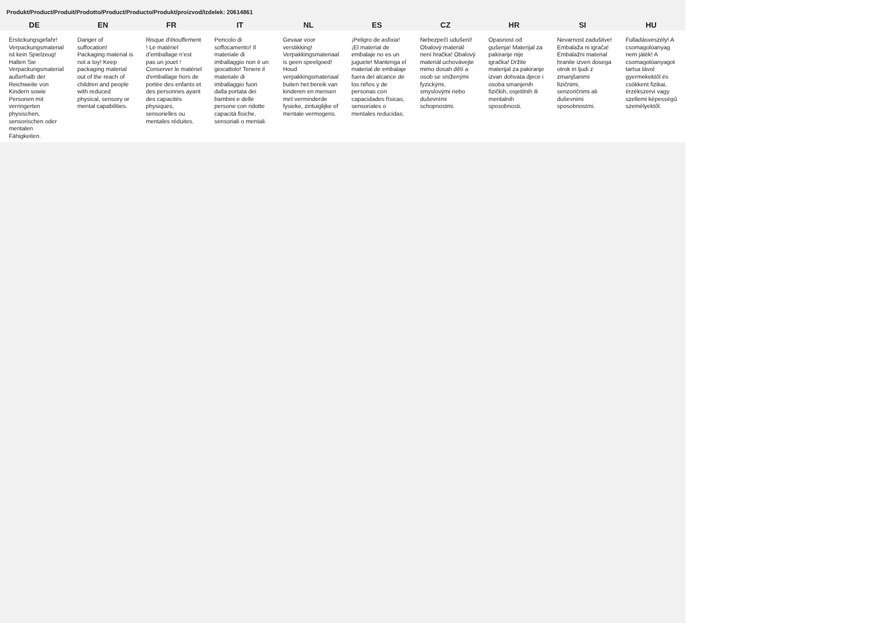Produkt/Product/Produit/Prodotto/Product/Producto/Produkt/proizvod/Izdelek: 20614861
| DE | EN | FR | IT | NL | ES | CZ | HR | SI | HU |
| --- | --- | --- | --- | --- | --- | --- | --- | --- | --- |
| Erstickungsgefahr! Verpackungsmaterial ist kein Spielzeug! Halten Sie Verpackungsmaterial außerhalb der Reichweite von Kindern sowie Personen mit verringerten physischen, sensorischen oder mentalen Fähigkeiten. | Danger of suffocation! Packaging material is not a toy! Keep packaging material out of the reach of children and people with reduced physical, sensory or mental capabilities. | Risque d'étouffement ! Le matériel d’emballage n’est pas un jouet ! Conserver le matériel d'emballage hors de portée des enfants et des personnes ayant des capacités physiques, sensorielles ou mentales réduites. | Pericolo di soffocamento! Il materiale di imballaggio non è un giocattolo! Tenere il materiale di imballaggio fuori dalla portata dei bambini e delle persone con ridotte capacità fisiche, sensoriali o mentali. | Gevaar voor verstikking! Verpakkingsmateriaal is geen speelgoed! Houd verpakkingsmateriaal buiten het bereik van kinderen en mensen met verminderde fysieke, zintuiglijke of mentale vermogens. | ¡Peligro de asfixia! ¡El material de embalaje no es un juguete! Mantenga el material de embalaje fuera del alcance de los niños y de personas con capacidades físicas, sensoriales o mentales reducidas. | Nebezpečí udušení! Obalový materiál není hračka! Obalový materiál uchovávejte mimo dosah dětí a osob se sníženými fyzickými, smyslovými nebo duševními schopnostmi. | Opasnost od gušenja! Materijal za pakiranje nije igračka! Držite materijal za pakiranje izvan dohvata djece i osoba smanjenih fizičkih, osjetilnih ili mentalnih sposobnosti. | Nevarnost zadušitve! Embalaža ni igrača! Embalažni material hranite izven dosega otrok in ljudi z zmanjšanimi fizičnimi, senzoričnimi ali duševnimi sposobnostmi. | Fulladásveszély! A csomagolóanyag nem játék! A csomagolóanyagot tartsa távol gyermekektől és csökkent fizikai, érzékszervi vagy szellemi képességű személyektől. |